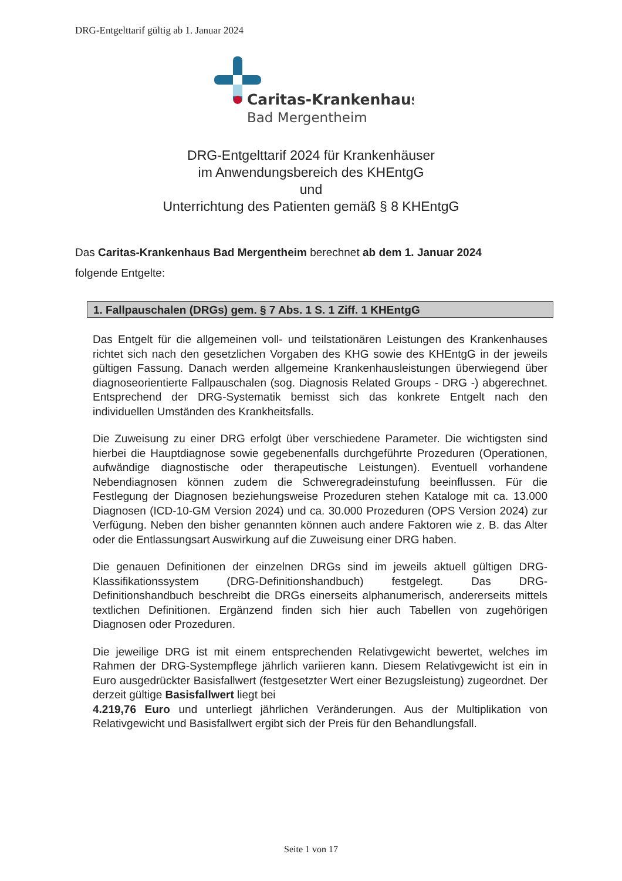DRG-Entgelttarif gültig ab 1. Januar 2024
Caritas-Krankenhaus
Bad Mergentheim
DRG-Entgelttarif 2024 für Krankenhäuser
im Anwendungsbereich des KHEntgG
und
Unterrichtung des Patienten gemäß § 8 KHEntgG
Das Caritas-Krankenhaus Bad Mergentheim berechnet ab dem 1. Januar 2024
folgende Entgelte:
1. Fallpauschalen (DRGs) gem. § 7 Abs. 1 S. 1 Ziff. 1 KHEntgG
Das Entgelt für die allgemeinen voll- und teilstationären Leistungen des Krankenhauses richtet sich nach den gesetzlichen Vorgaben des KHG sowie des KHEntgG in der jeweils gültigen Fassung. Danach werden allgemeine Krankenhausleistungen überwiegend über diagnoseorientierte Fallpauschalen (sog. Diagnosis Related Groups - DRG -) abgerechnet. Entsprechend der DRG-Systematik bemisst sich das konkrete Entgelt nach den individuellen Umständen des Krankheitsfalls.
Die Zuweisung zu einer DRG erfolgt über verschiedene Parameter. Die wichtigsten sind hierbei die Hauptdiagnose sowie gegebenenfalls durchgeführte Prozeduren (Operationen, aufwändige diagnostische oder therapeutische Leistungen). Eventuell vorhandene Nebendiagnosen können zudem die Schweregradeinstufung beeinflussen. Für die Festlegung der Diagnosen beziehungsweise Prozeduren stehen Kataloge mit ca. 13.000 Diagnosen (ICD-10-GM Version 2024) und ca. 30.000 Prozeduren (OPS Version 2024) zur Verfügung. Neben den bisher genannten können auch andere Faktoren wie z. B. das Alter oder die Entlassungsart Auswirkung auf die Zuweisung einer DRG haben.
Die genauen Definitionen der einzelnen DRGs sind im jeweils aktuell gültigen DRG-Klassifikationssystem (DRG-Definitionshandbuch) festgelegt. Das DRG-Definitionshandbuch beschreibt die DRGs einerseits alphanumerisch, andererseits mittels textlichen Definitionen. Ergänzend finden sich hier auch Tabellen von zugehörigen Diagnosen oder Prozeduren.
Die jeweilige DRG ist mit einem entsprechenden Relativgewicht bewertet, welches im Rahmen der DRG-Systempflege jährlich variieren kann. Diesem Relativgewicht ist ein in Euro ausgedrückter Basisfallwert (festgesetzter Wert einer Bezugsleistung) zugeordnet. Der derzeit gültige Basisfallwert liegt bei
4.219,76 Euro und unterliegt jährlichen Veränderungen. Aus der Multiplikation von Relativgewicht und Basisfallwert ergibt sich der Preis für den Behandlungsfall.
Seite 1 von 17